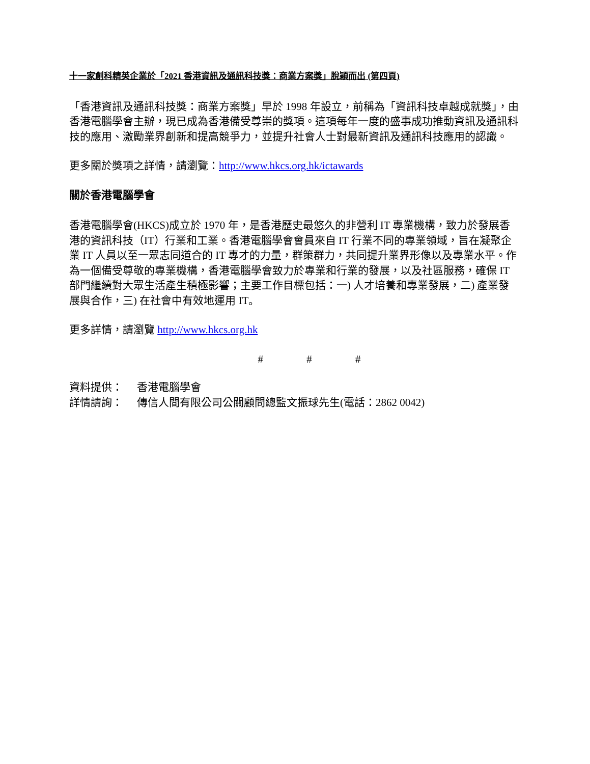十一家創科精英企業於「2021 香港資訊及通訊科技獎：商業方案獎」脫穎而出 (第四頁)
「香港資訊及通訊科技獎：商業方案獎」早於 1998 年設立，前稱為「資訊科技卓越成就獎」，由香港電腦學會主辦，現已成為香港備受尊崇的獎項。這項每年一度的盛事成功推動資訊及通訊科技的應用、激勵業界創新和提高競爭力，並提升社會人士對最新資訊及通訊科技應用的認識。
更多關於獎項之詳情，請瀏覽：http://www.hkcs.org.hk/ictawards
關於香港電腦學會
香港電腦學會(HKCS)成立於 1970 年，是香港歷史最悠久的非營利 IT 專業機構，致力於發展香港的資訊科技（IT）行業和工業。香港電腦學會會員來自 IT 行業不同的專業領域，旨在凝聚企業 IT 人員以至一眾志同道合的 IT 專才的力量，群策群力，共同提升業界形像以及專業水平。作為一個備受尊敬的專業機構，香港電腦學會致力於專業和行業的發展，以及社區服務，確保 IT 部門繼續對大眾生活產生積極影響；主要工作目標包括：一) 人才培養和專業發展，二) 產業發展與合作，三) 在社會中有效地運用 IT。
更多詳情，請瀏覽 http://www.hkcs.org.hk
# # #
| 資料提供： | 香港電腦學會 |
| 詳情請詢： | 傳信人間有限公司公關顧問總監文振球先生(電話：2862 0042) |